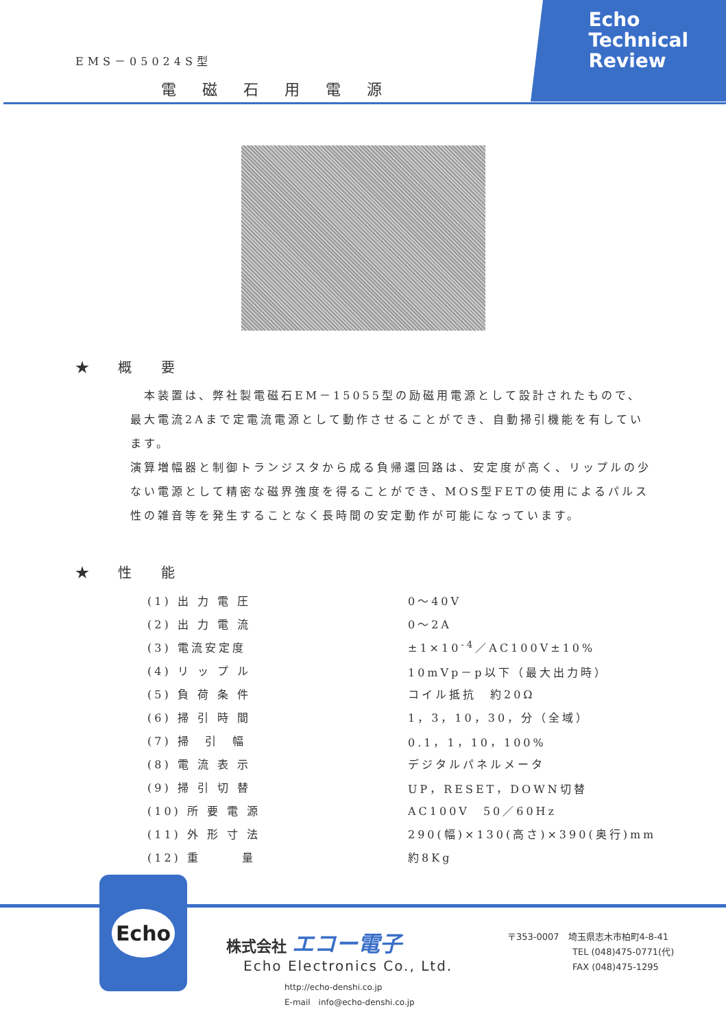EMS－05024S型
電磁石用電源
Echo
Technical
Review
★ 概 要
　本装置は、弊社製電磁石EM－15055型の励磁用電源として設計されたもので、最大電流2Aまで定電流電源として動作させることができ、自動掃引機能を有しています。
演算増幅器と制御トランジスタから成る負帰還回路は、安定度が高く、リップルの少ない電源として精密な磁界強度を得ることができ、MOS型FETの使用によるパルス性の雑音等を発生することなく長時間の安定動作が可能になっています。
★ 性 能
| (1) 出 力 電 圧 | 0～40V |
| (2) 出 力 電 流 | 0～2A |
| (3) 電流安定度 | ±1×10<sup>-4</sup>／AC100V±10% |
| (4) リ ッ プ ル | 10mVp－p以下（最大出力時） |
| (5) 負 荷 条 件 | コイル抵抗 約20Ω |
| (6) 掃 引 時 間 | 1，3，10，30，分（全域） |
| (7) 掃 引 幅 | 0.1，1，10，100% |
| (8) 電 流 表 示 | デジタルパネルメータ |
| (9) 掃 引 切 替 | UP，RESET，DOWN切替 |
| (10) 所 要 電 源 | AC100V 50／60Hz |
| (11) 外 形 寸 法 | 290(幅)×130(高さ)×390(奥行)mm |
| (12) 重 量 | 約8Kg |
Echo
株式会社 エコー電子
Echo Electronics Co., Ltd.
http://echo-denshi.co.jp
E-mail　info@echo-denshi.co.jp
〒353-0007　埼玉県志木市柏町4-8-41
TEL (048)475-0771(代)
FAX (048)475-1295